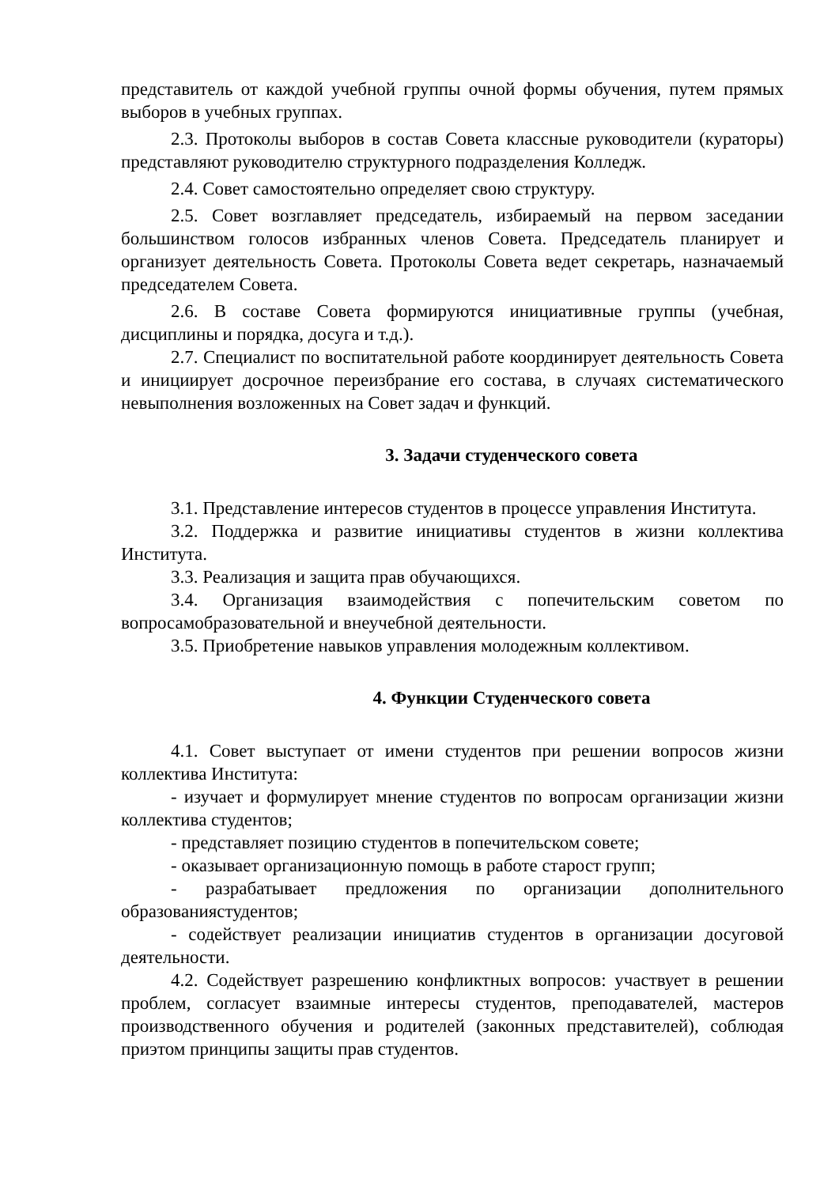представитель от каждой учебной группы очной формы обучения, путем прямых выборов в учебных группах.
2.3. Протоколы выборов в состав Совета классные руководители (кураторы) представляют руководителю структурного подразделения Колледж.
2.4. Совет самостоятельно определяет свою структуру.
2.5. Совет возглавляет председатель, избираемый на первом заседании большинством голосов избранных членов Совета. Председатель планирует и организует деятельность Совета. Протоколы Совета ведет секретарь, назначаемый председателем Совета.
2.6. В составе Совета формируются инициативные группы (учебная, дисциплины и порядка, досуга и т.д.).
2.7. Специалист по воспитательной работе координирует деятельность Совета и инициирует досрочное переизбрание его состава, в случаях систематического невыполнения возложенных на Совет задач и функций.
3. Задачи студенческого совета
3.1. Представление интересов студентов в процессе управления Института.
3.2. Поддержка и развитие инициативы студентов в жизни коллектива Института.
3.3. Реализация и защита прав обучающихся.
3.4. Организация взаимодействия с попечительским советом по вопросамобразовательной и внеучебной деятельности.
3.5. Приобретение навыков управления молодежным коллективом.
4. Функции Студенческого совета
4.1. Совет выступает от имени студентов при решении вопросов жизни коллектива Института:
- изучает и формулирует мнение студентов по вопросам организации жизни коллектива студентов;
- представляет позицию студентов в попечительском совете;
- оказывает организационную помощь в работе старост групп;
- разрабатывает предложения по организации дополнительного образованиястудентов;
- содействует реализации инициатив студентов в организации досуговой деятельности.
4.2. Содействует разрешению конфликтных вопросов: участвует в решении проблем, согласует взаимные интересы студентов, преподавателей, мастеров производственного обучения и родителей (законных представителей), соблюдая приэтом принципы защиты прав студентов.